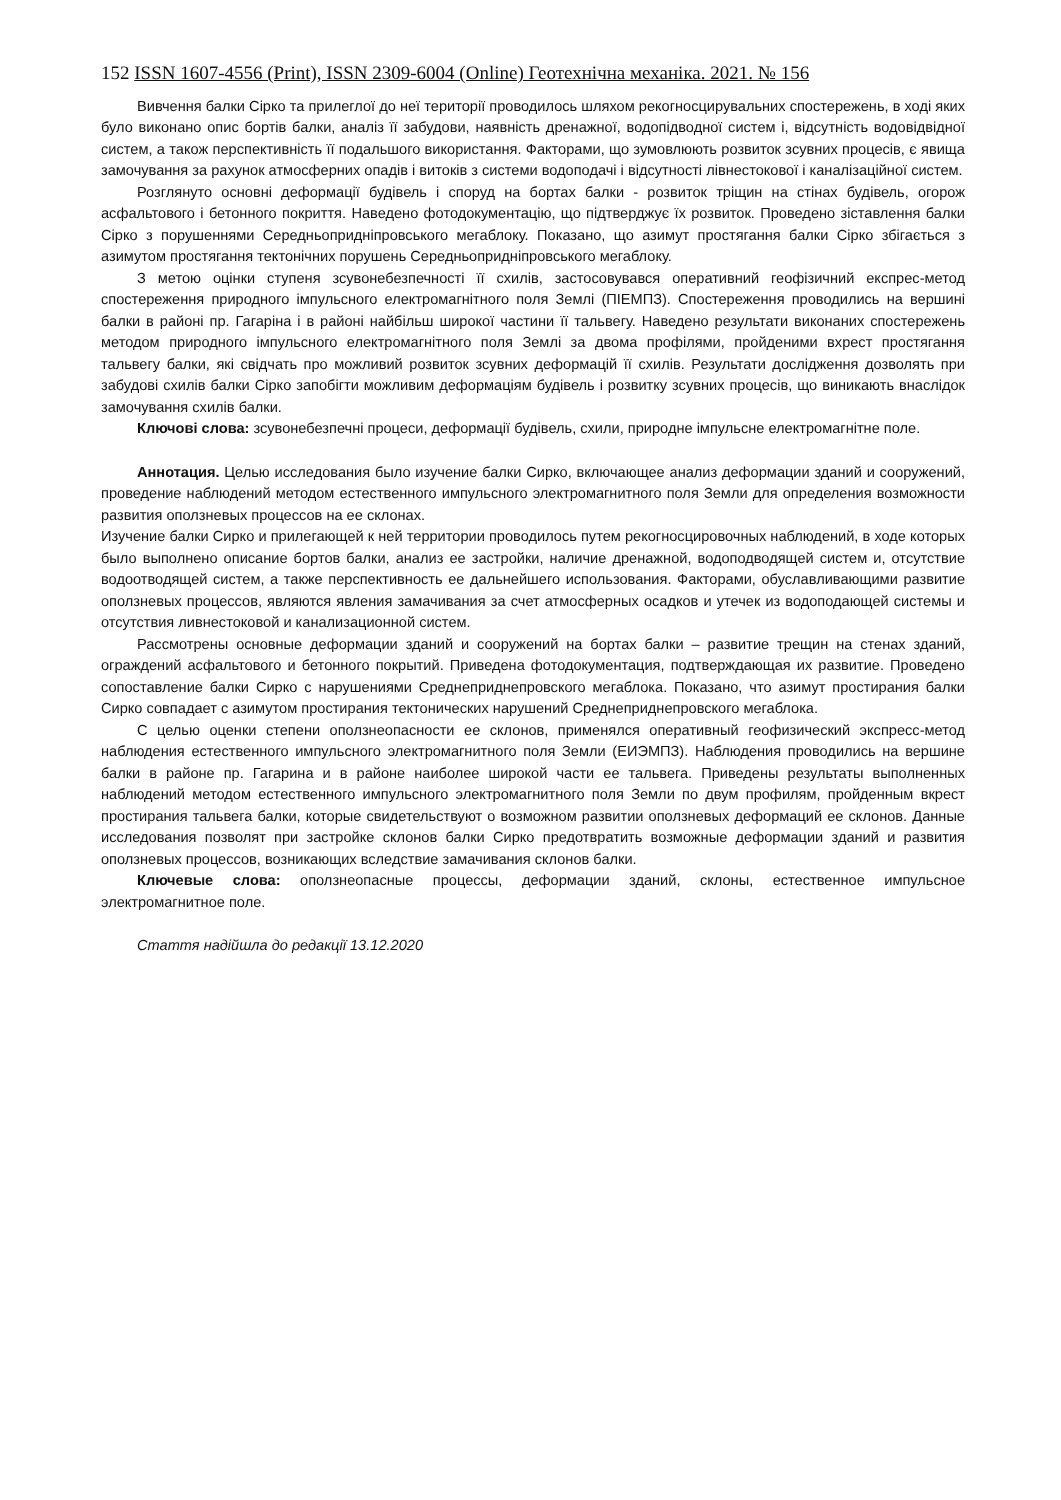152 ISSN 1607-4556 (Print), ISSN 2309-6004 (Online) Геотехнічна механіка. 2021. № 156
Вивчення балки Сірко та прилеглої до неї території проводилось шляхом рекогносцирувальних спостережень, в ході яких було виконано опис бортів балки, аналіз її забудови, наявність дренажної, водопідводної систем і, відсутність водовідвідної систем, а також перспективність її подальшого використання. Факторами, що зумовлюють розвиток зсувних процесів, є явища замочування за рахунок атмосферних опадів і витоків з системи водоподачі і відсутності лівнестокової і каналізаційної систем.
Розглянуто основні деформації будівель і споруд на бортах балки - розвиток тріщин на стінах будівель, огорож асфальтового і бетонного покриття. Наведено фотодокументацію, що підтверджує їх розвиток. Проведено зіставлення балки Сірко з порушеннями Середньопридніпровського мегаблоку. Показано, що азимут простягання балки Сірко збігається з азимутом простягання тектонічних порушень Середньопридніпровського мегаблоку.
З метою оцінки ступеня зсувонебезпечності її схилів, застосовувався оперативний геофізичний експрес-метод спостереження природного імпульсного електромагнітного поля Землі (ПІЕМПЗ). Спостереження проводились на вершині балки в районі пр. Гагаріна і в районі найбільш широкої частини її тальвегу. Наведено результати виконаних спостережень методом природного імпульсного електромагнітного поля Землі за двома профілями, пройденими вхрест простягання тальвегу балки, які свідчать про можливий розвиток зсувних деформацій її схилів. Результати дослідження дозволять при забудові схилів балки Сірко запобігти можливим деформаціям будівель і розвитку зсувних процесів, що виникають внаслідок замочування схилів балки.
Ключові слова: зсувонебезпечні процеси, деформації будівель, схили, природне імпульсне електромагнітне поле.
Аннотация. Целью исследования было изучение балки Сирко, включающее анализ деформации зданий и сооружений, проведение наблюдений методом естественного импульсного электромагнитного поля Земли для определения возможности развития оползневых процессов на ее склонах.
Изучение балки Сирко и прилегающей к ней территории проводилось путем рекогносцировочных наблюдений, в ходе которых было выполнено описание бортов балки, анализ ее застройки, наличие дренажной, водоподводящей систем и, отсутствие водоотводящей систем, а также перспективность ее дальнейшего использования. Факторами, обуславливающими развитие оползневых процессов, являются явления замачивания за счет атмосферных осадков и утечек из водоподающей системы и отсутствия ливнестоковой и канализационной систем.
Рассмотрены основные деформации зданий и сооружений на бортах балки – развитие трещин на стенах зданий, ограждений асфальтового и бетонного покрытий. Приведена фотодокументация, подтверждающая их развитие. Проведено сопоставление балки Сирко с нарушениями Среднеприднепровского мегаблока. Показано, что азимут простирания балки Сирко совпадает с азимутом простирания тектонических нарушений Среднеприднепровского мегаблока.
С целью оценки степени оползнеопасности ее склонов, применялся оперативный геофизический экспресс-метод наблюдения естественного импульсного электромагнитного поля Земли (ЕИЭМПЗ). Наблюдения проводились на вершине балки в районе пр. Гагарина и в районе наиболее широкой части ее тальвега. Приведены результаты выполненных наблюдений методом естественного импульсного электромагнитного поля Земли по двум профилям, пройденным вкрест простирания тальвега балки, которые свидетельствуют о возможном развитии оползневых деформаций ее склонов. Данные исследования позволят при застройке склонов балки Сирко предотвратить возможные деформации зданий и развития оползневых процессов, возникающих вследствие замачивания склонов балки.
Ключевые слова: оползнеопасные процессы, деформации зданий, склоны, естественное импульсное электромагнитное поле.
Стаття надійшла до редакції 13.12.2020